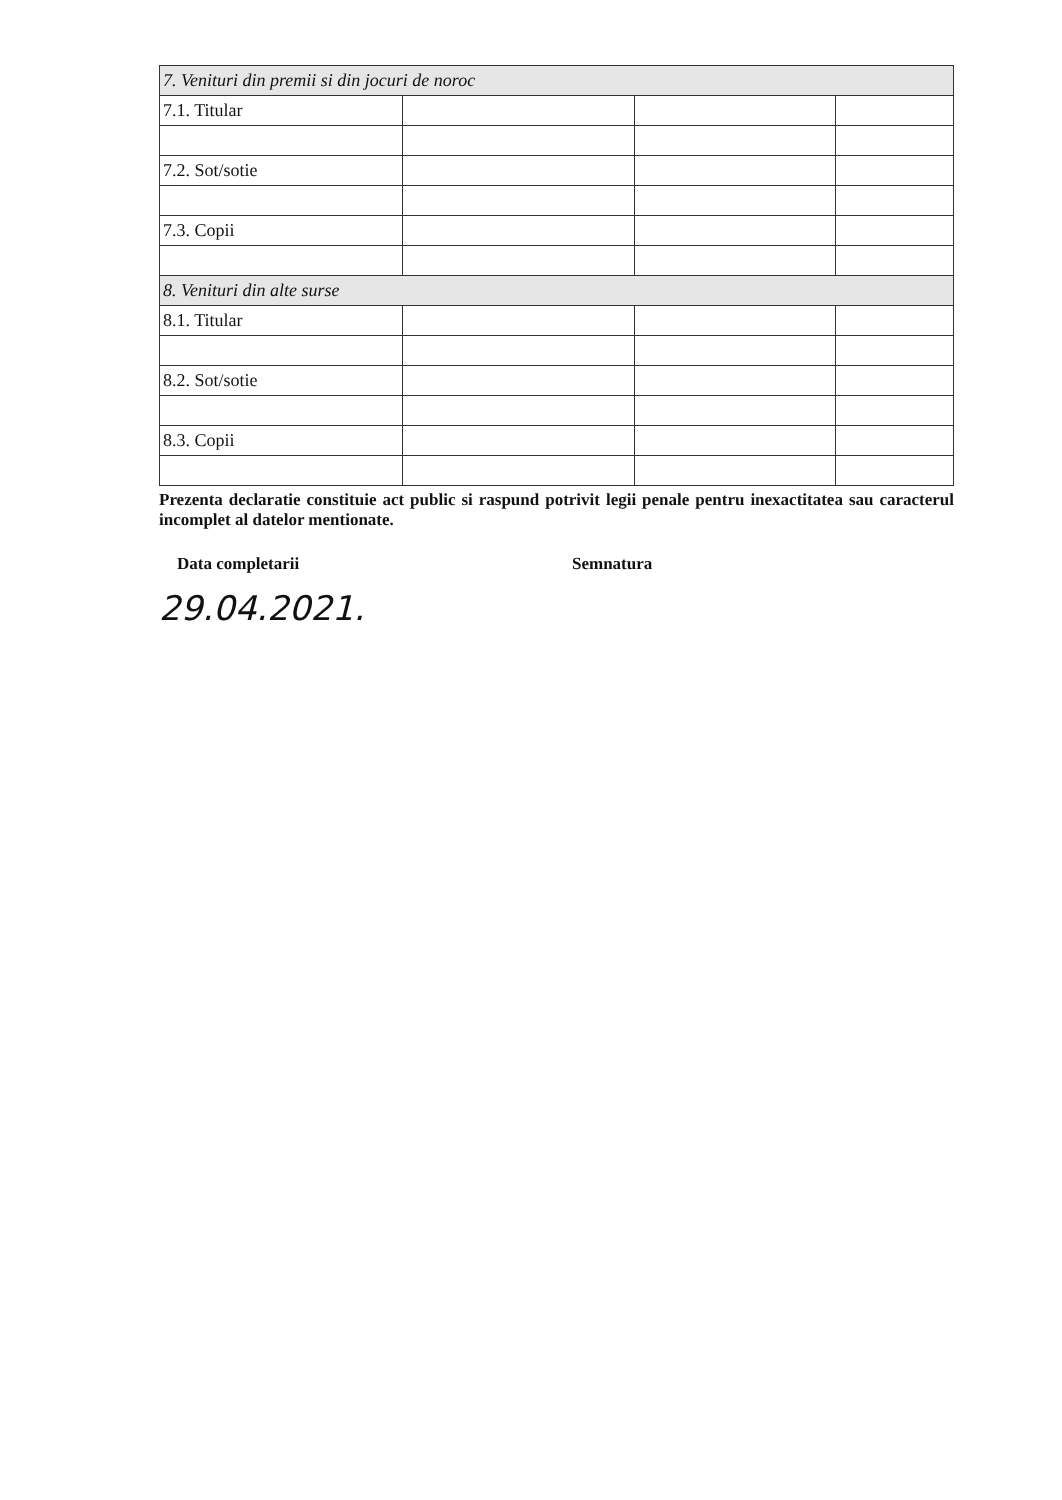| 7. Venituri din premii si din jocuri de noroc | | | |
| 7.1. Titular | | | |
| 7.2. Sot/sotie | | | |
| 7.3. Copii | | | |
| 8. Venituri din alte surse | | | |
| 8.1. Titular | | | |
| 8.2. Sot/sotie | | | |
| 8.3. Copii | | | |
Prezenta declaratie constituie act public si raspund potrivit legii penale pentru inexactitatea sau caracterul incomplet al datelor mentionate.
Data completarii Semnatura
29.04.2021.